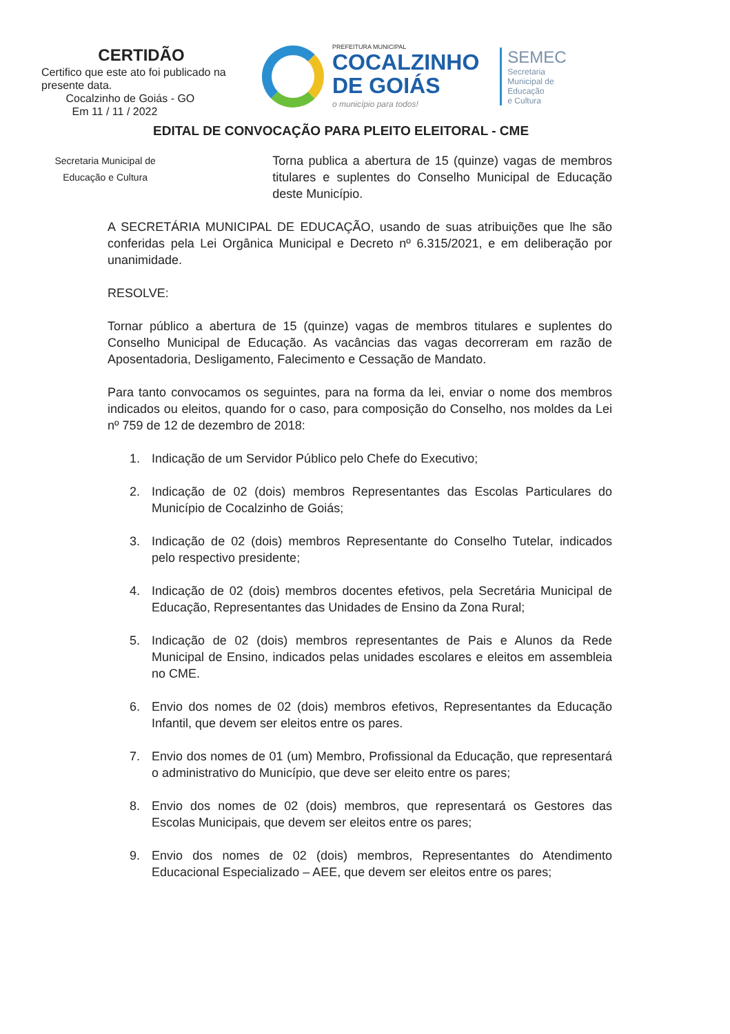CERTIDÃO
Certifico que este ato foi publicado na presente data.
Cocalzinho de Goiás - GO
Em 11 / 11 / 2022
PREFEITURA MUNICIPAL
COCALZINHO
DE GOIÁS
o município para todos!
SEMEC
Secretaria
Municipal de
Educação
e Cultura
EDITAL DE CONVOCAÇÃO PARA PLEITO ELEITORAL - CME
Secretaria Municipal de Educação e Cultura
Torna publica a abertura de 15 (quinze) vagas de membros titulares e suplentes do Conselho Municipal de Educação deste Município.
A SECRETÁRIA MUNICIPAL DE EDUCAÇÃO, usando de suas atribuições que lhe são conferidas pela Lei Orgânica Municipal e Decreto nº 6.315/2021, e em deliberação por unanimidade.
RESOLVE:
Tornar público a abertura de 15 (quinze) vagas de membros titulares e suplentes do Conselho Municipal de Educação. As vacâncias das vagas decorreram em razão de Aposentadoria, Desligamento, Falecimento e Cessação de Mandato.
Para tanto convocamos os seguintes, para na forma da lei, enviar o nome dos membros indicados ou eleitos, quando for o caso, para composição do Conselho, nos moldes da Lei nº 759 de 12 de dezembro de 2018:
1. Indicação de um Servidor Público pelo Chefe do Executivo;
2. Indicação de 02 (dois) membros Representantes das Escolas Particulares do Município de Cocalzinho de Goiás;
3. Indicação de 02 (dois) membros Representante do Conselho Tutelar, indicados pelo respectivo presidente;
4. Indicação de 02 (dois) membros docentes efetivos, pela Secretária Municipal de Educação, Representantes das Unidades de Ensino da Zona Rural;
5. Indicação de 02 (dois) membros representantes de Pais e Alunos da Rede Municipal de Ensino, indicados pelas unidades escolares e eleitos em assembleia no CME.
6. Envio dos nomes de 02 (dois) membros efetivos, Representantes da Educação Infantil, que devem ser eleitos entre os pares.
7. Envio dos nomes de 01 (um) Membro, Profissional da Educação, que representará o administrativo do Município, que deve ser eleito entre os pares;
8. Envio dos nomes de 02 (dois) membros, que representará os Gestores das Escolas Municipais, que devem ser eleitos entre os pares;
9. Envio dos nomes de 02 (dois) membros, Representantes do Atendimento Educacional Especializado – AEE, que devem ser eleitos entre os pares;